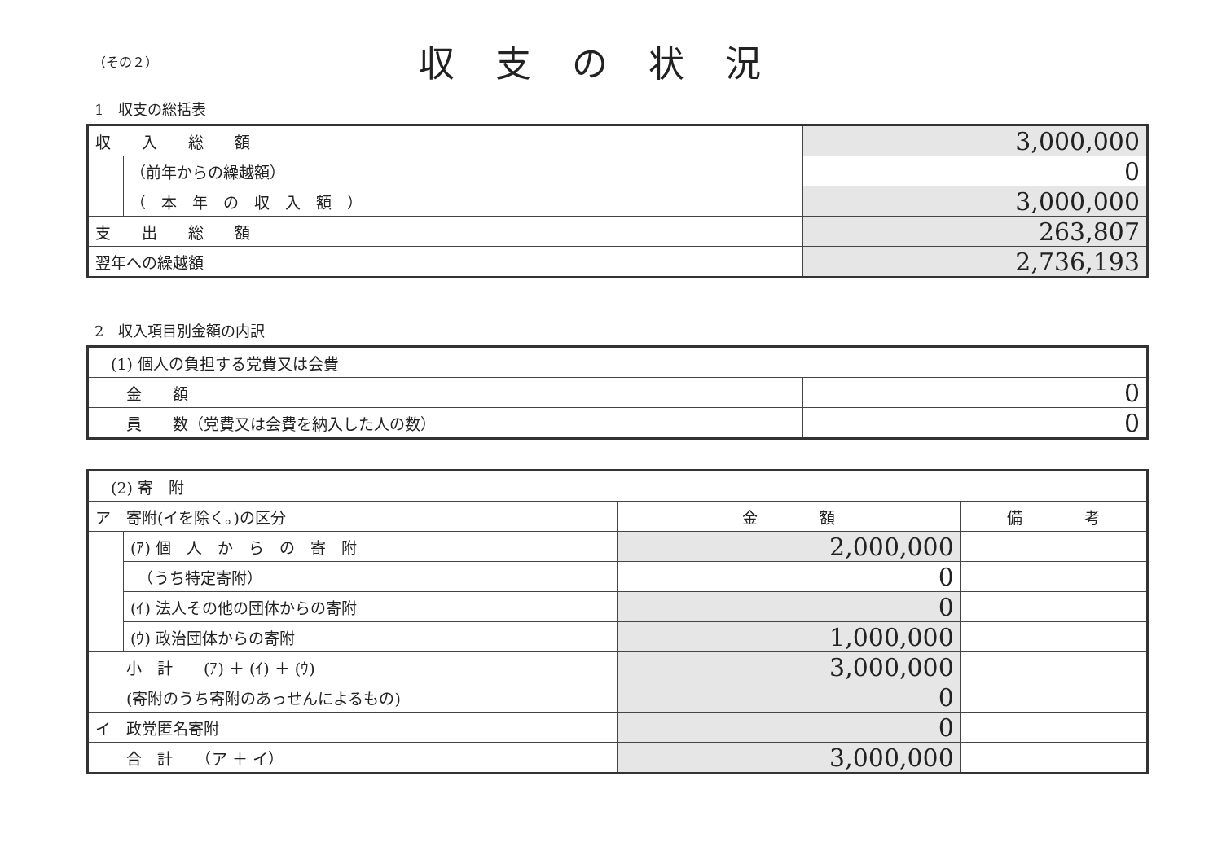（その２）
収支の状況
1　収支の総括表
| 収 入 総 額 | | 3,000,000 |
| | （前年からの繰越額） | 0 |
| | （ 本 年 の 収 入 額 ） | 3,000,000 |
| 支 出 総 額 | | 263,807 |
| 翌年への繰越額 | | 2,736,193 |
2　収入項目別金額の内訳
| (1) 個人の負担する党費又は会費 | |
| 金 額 | 0 |
| 員 数（党費又は会費を納入した人の数） | 0 |
| (2) 寄 附 | | | |
| ア 寄附(イを除く。)の区分 | | 金 額 | 備 考 |
| | (ｱ) 個 人 か ら の 寄 附 | 2,000,000 | |
| | （うち特定寄附） | 0 | |
| | (ｲ) 法人その他の団体からの寄附 | 0 | |
| | (ｳ) 政治団体からの寄附 | 1,000,000 | |
| 小 計 (ｱ) ＋ (ｲ) ＋ (ｳ) | | 3,000,000 | |
| (寄附のうち寄附のあっせんによるもの) | | 0 | |
| イ 政党匿名寄附 | | 0 | |
| 合 計 （ア ＋ イ） | | 3,000,000 | |